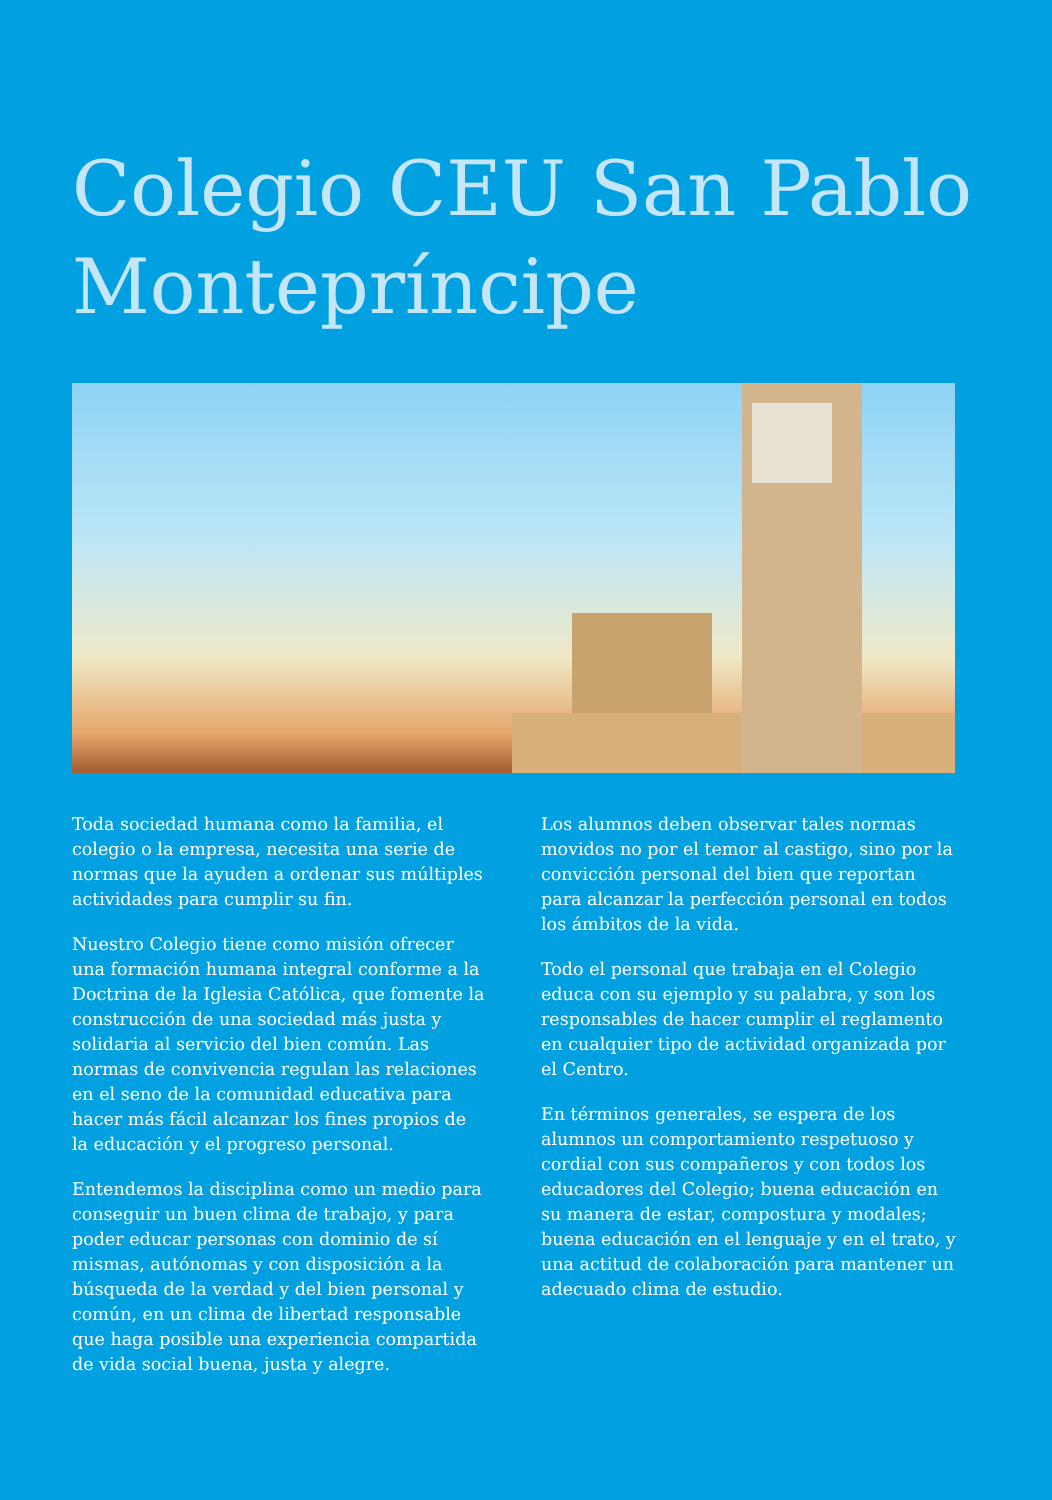Colegio CEU San Pablo
Montepríncipe
Toda sociedad humana como la familia, el colegio o la empresa, necesita una serie de normas que la ayuden a ordenar sus múltiples actividades para cumplir su fin.
Nuestro Colegio tiene como misión ofrecer una formación humana integral conforme a la Doctrina de la Iglesia Católica, que fomente la construcción de una sociedad más justa y solidaria al servicio del bien común. Las normas de convivencia regulan las relaciones en el seno de la comunidad educativa para hacer más fácil alcanzar los fines propios de la educación y el progreso personal.
Entendemos la disciplina como un medio para conseguir un buen clima de trabajo, y para poder educar personas con dominio de sí mismas, autónomas y con disposición a la búsqueda de la verdad y del bien personal y común, en un clima de libertad responsable que haga posible una experiencia compartida de vida social buena, justa y alegre.
Los alumnos deben observar tales normas movidos no por el temor al castigo, sino por la convicción personal del bien que reportan para alcanzar la perfección personal en todos los ámbitos de la vida.
Todo el personal que trabaja en el Colegio educa con su ejemplo y su palabra, y son los responsables de hacer cumplir el reglamento en cualquier tipo de actividad organizada por el Centro.
En términos generales, se espera de los alumnos un comportamiento respetuoso y cordial con sus compañeros y con todos los educadores del Colegio; buena educación en su manera de estar, compostura y modales; buena educación en el lenguaje y en el trato, y una actitud de colaboración para mantener un adecuado clima de estudio.